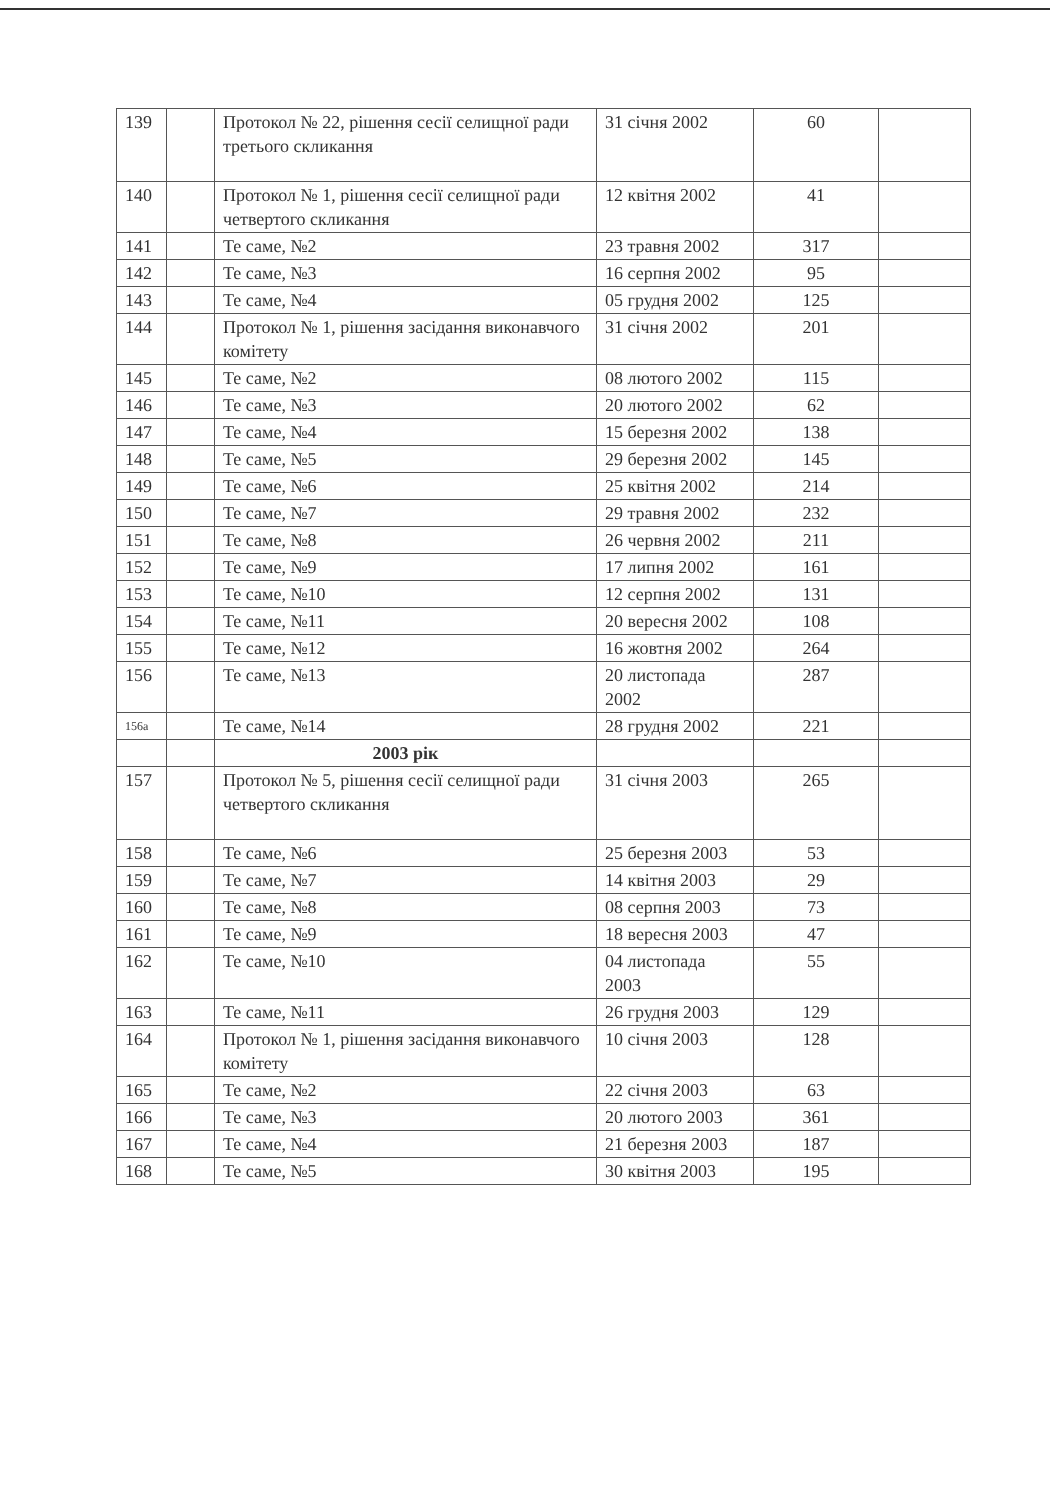| 139 | | Протокол № 22, рішення сесії селищної ради третього скликання | 31 січня 2002 | 60 | |
| 140 | | Протокол № 1, рішення сесії селищної ради четвертого скликання | 12 квітня 2002 | 41 | |
| 141 | | Те саме, №2 | 23 травня 2002 | 317 | |
| 142 | | Те саме, №3 | 16 серпня 2002 | 95 | |
| 143 | | Те саме, №4 | 05 грудня 2002 | 125 | |
| 144 | | Протокол № 1, рішення засідання виконавчого комітету | 31 січня 2002 | 201 | |
| 145 | | Те саме, №2 | 08 лютого 2002 | 115 | |
| 146 | | Те саме, №3 | 20 лютого 2002 | 62 | |
| 147 | | Те саме, №4 | 15 березня 2002 | 138 | |
| 148 | | Те саме, №5 | 29 березня 2002 | 145 | |
| 149 | | Те саме, №6 | 25 квітня 2002 | 214 | |
| 150 | | Те саме, №7 | 29 травня 2002 | 232 | |
| 151 | | Те саме, №8 | 26 червня 2002 | 211 | |
| 152 | | Те саме, №9 | 17 липня 2002 | 161 | |
| 153 | | Те саме, №10 | 12 серпня 2002 | 131 | |
| 154 | | Те саме, №11 | 20 вересня 2002 | 108 | |
| 155 | | Те саме, №12 | 16 жовтня 2002 | 264 | |
| 156 | | Те саме, №13 | 20 листопада 2002 | 287 | |
| 156а | | Те саме, №14 | 28 грудня 2002 | 221 | |
| | | 2003 рік | | | |
| 157 | | Протокол № 5, рішення сесії селищної ради четвертого скликання | 31 січня 2003 | 265 | |
| 158 | | Те саме, №6 | 25 березня 2003 | 53 | |
| 159 | | Те саме, №7 | 14 квітня 2003 | 29 | |
| 160 | | Те саме, №8 | 08 серпня 2003 | 73 | |
| 161 | | Те саме, №9 | 18 вересня 2003 | 47 | |
| 162 | | Те саме, №10 | 04 листопада 2003 | 55 | |
| 163 | | Те саме, №11 | 26 грудня 2003 | 129 | |
| 164 | | Протокол № 1, рішення засідання виконавчого комітету | 10 січня 2003 | 128 | |
| 165 | | Те саме, №2 | 22 січня 2003 | 63 | |
| 166 | | Те саме, №3 | 20 лютого 2003 | 361 | |
| 167 | | Те саме, №4 | 21 березня 2003 | 187 | |
| 168 | | Те саме, №5 | 30 квітня 2003 | 195 | |